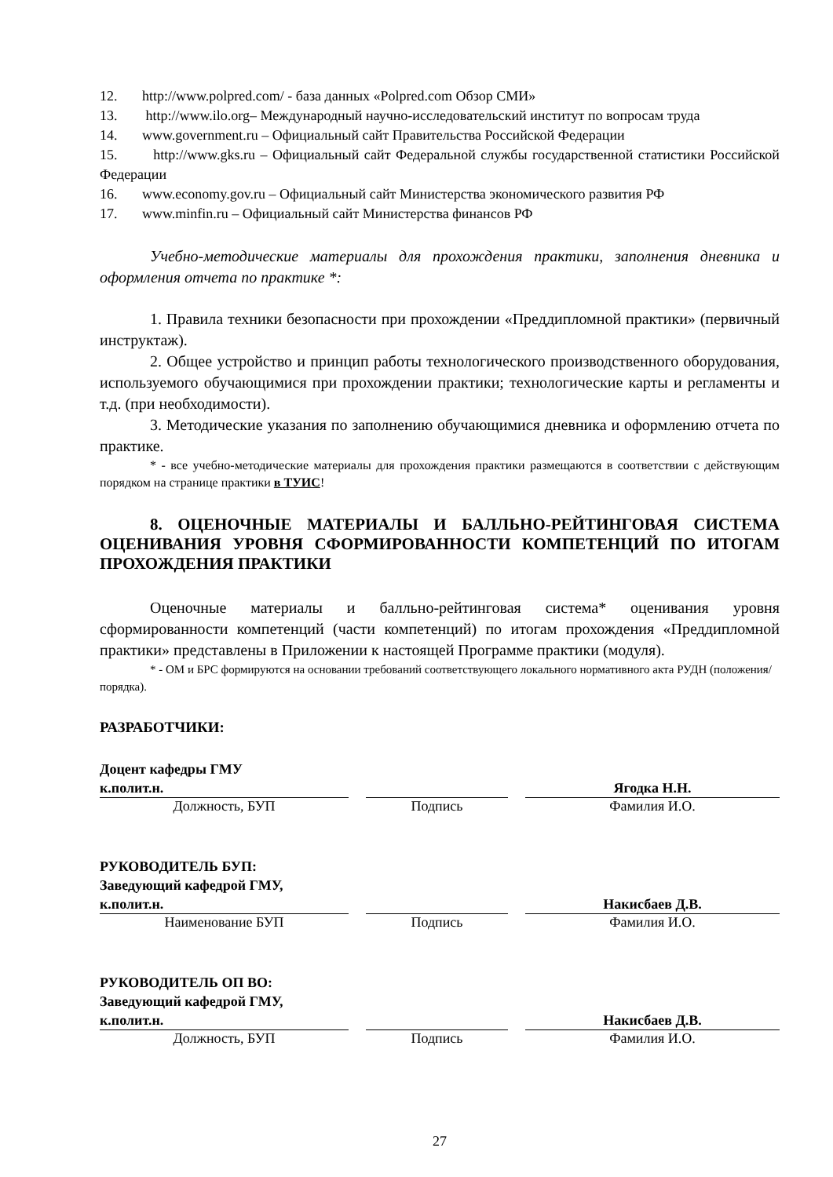12. http://www.polpred.com/ - база данных «Polpred.com Обзор СМИ»
13. http://www.ilo.org– Международный научно-исследовательский институт по вопросам труда
14. www.government.ru – Официальный сайт Правительства Российской Федерации
15. http://www.gks.ru – Официальный сайт Федеральной службы государственной статистики Российской Федерации
16. www.economy.gov.ru – Официальный сайт Министерства экономического развития РФ
17. www.minfin.ru – Официальный сайт Министерства финансов РФ
Учебно-методические материалы для прохождения практики, заполнения дневника и оформления отчета по практике *:
1. Правила техники безопасности при прохождении «Преддипломной практики» (первичный инструктаж).
2. Общее устройство и принцип работы технологического производственного оборудования, используемого обучающимися при прохождении практики; технологические карты и регламенты и т.д. (при необходимости).
3. Методические указания по заполнению обучающимися дневника и оформлению отчета по практике.
* - все учебно-методические материалы для прохождения практики размещаются в соответствии с действующим порядком на странице практики в ТУИС!
8. ОЦЕНОЧНЫЕ МАТЕРИАЛЫ И БАЛЛЬНО-РЕЙТИНГОВАЯ СИСТЕМА ОЦЕНИВАНИЯ УРОВНЯ СФОРМИРОВАННОСТИ КОМПЕТЕНЦИЙ ПО ИТОГАМ ПРОХОЖДЕНИЯ ПРАКТИКИ
Оценочные материалы и балльно-рейтинговая система* оценивания уровня сформированности компетенций (части компетенций) по итогам прохождения «Преддипломной практики» представлены в Приложении к настоящей Программе практики (модуля).
* - ОМ и БРС формируются на основании требований соответствующего локального нормативного акта РУДН (положения/порядка).
РАЗРАБОТЧИКИ:
Доцент кафедры ГМУ
к.полит.н.
Должность, БУП
Подпись
Ягодка Н.Н.
Фамилия И.О.
РУКОВОДИТЕЛЬ БУП:
Заведующий кафедрой ГМУ,
к.полит.н.
Наименование БУП
Подпись
Накисбаев Д.В.
Фамилия И.О.
РУКОВОДИТЕЛЬ ОП ВО:
Заведующий кафедрой ГМУ,
к.полит.н.
Должность, БУП
Подпись
Накисбаев Д.В.
Фамилия И.О.
27